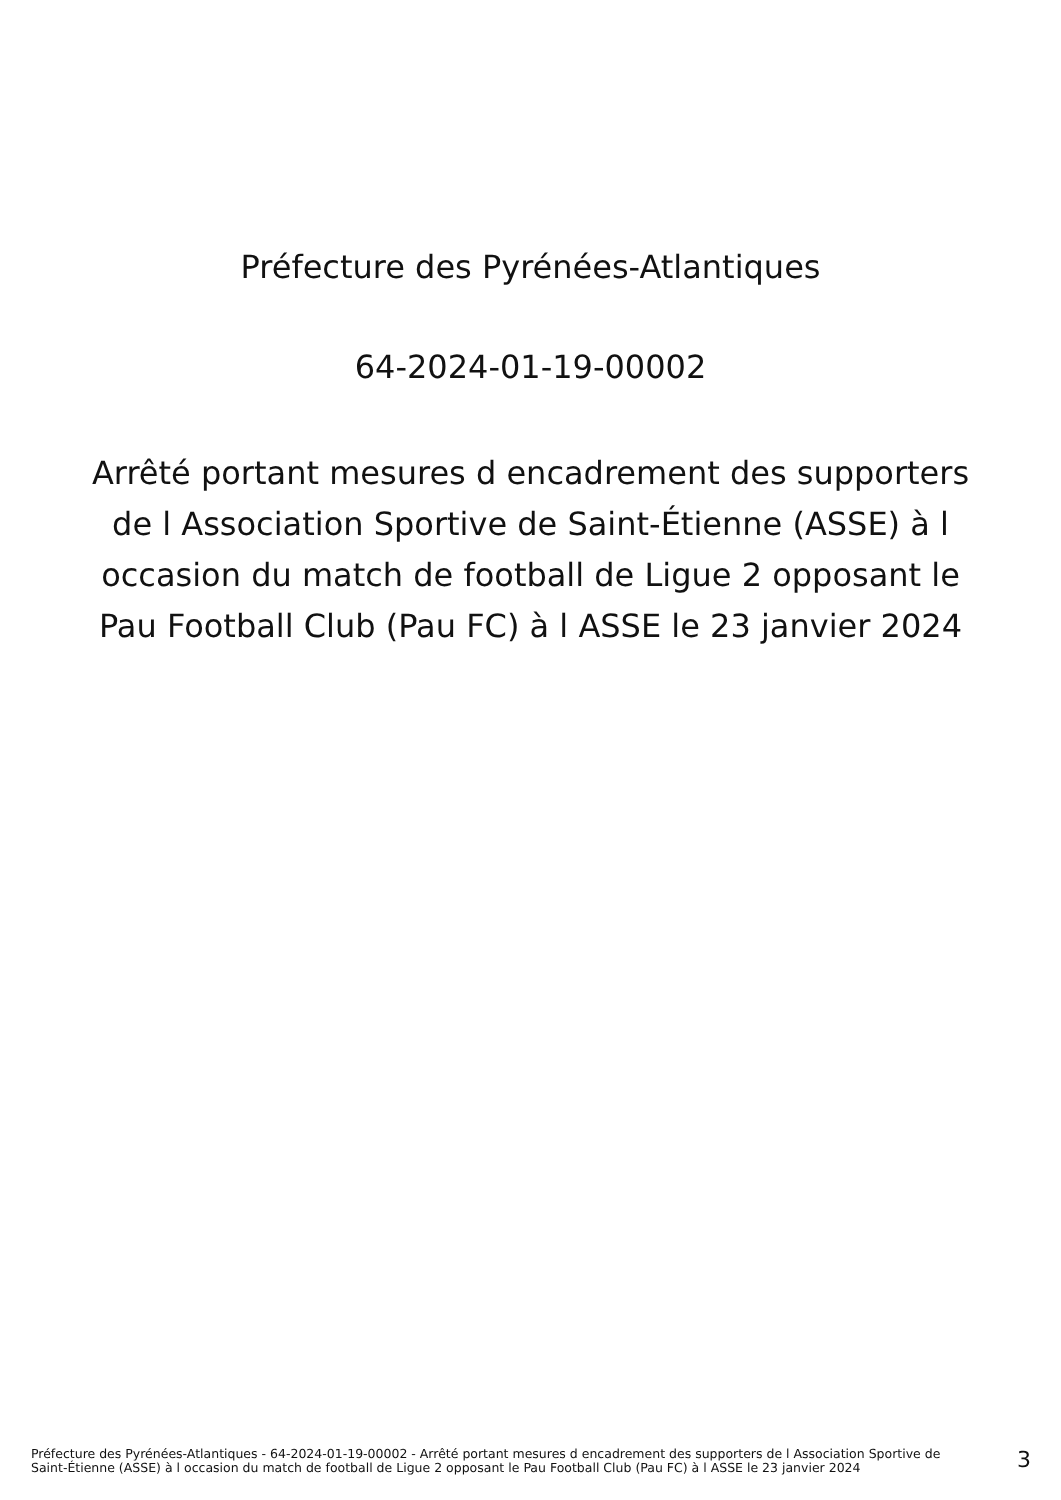Préfecture des Pyrénées-Atlantiques
64-2024-01-19-00002
Arrêté portant mesures d encadrement des supporters de l Association Sportive de Saint-Étienne (ASSE) à l occasion du match de football de Ligue 2 opposant le Pau Football Club (Pau FC) à l ASSE le 23 janvier 2024
Préfecture des Pyrénées-Atlantiques - 64-2024-01-19-00002 - Arrêté portant mesures d encadrement des supporters de l Association Sportive de Saint-Étienne (ASSE) à l occasion du match de football de Ligue 2 opposant le Pau Football Club (Pau FC) à l ASSE le 23 janvier 2024
3